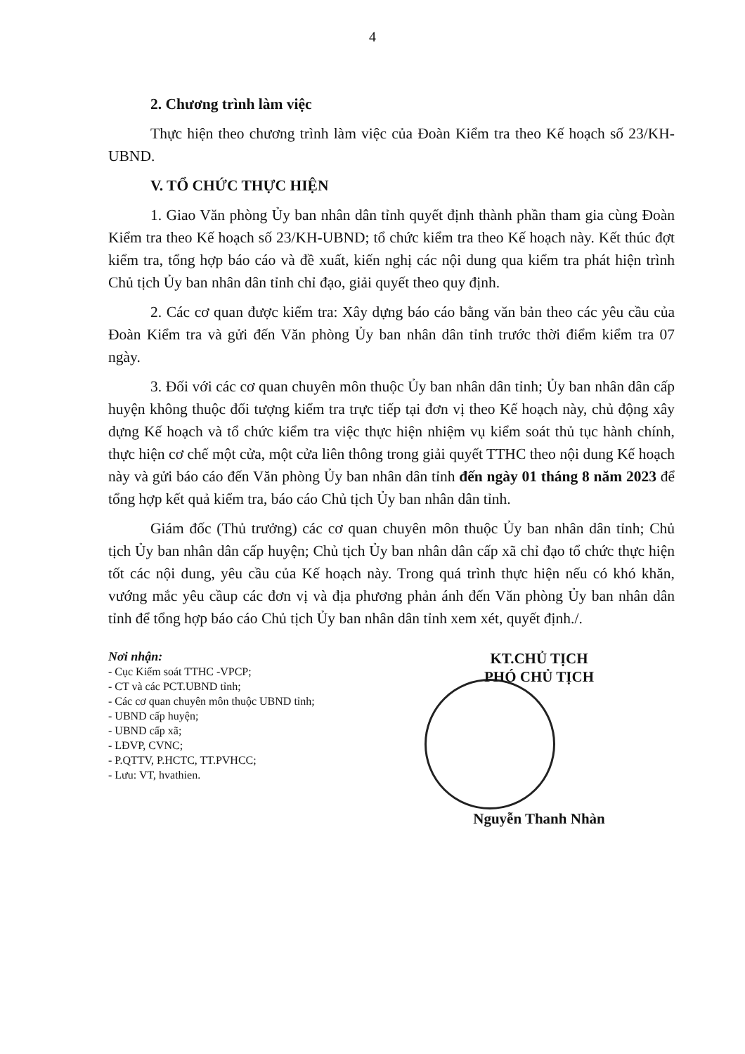4
2. Chương trình làm việc
Thực hiện theo chương trình làm việc của Đoàn Kiểm tra theo Kế hoạch số 23/KH-UBND.
V. TỔ CHỨC THỰC HIỆN
1. Giao Văn phòng Ủy ban nhân dân tỉnh quyết định thành phần tham gia cùng Đoàn Kiểm tra theo Kế hoạch số 23/KH-UBND; tổ chức kiểm tra theo Kế hoạch này. Kết thúc đợt kiểm tra, tổng hợp báo cáo và đề xuất, kiến nghị các nội dung qua kiểm tra phát hiện trình Chủ tịch Ủy ban nhân dân tỉnh chỉ đạo, giải quyết theo quy định.
2. Các cơ quan được kiểm tra: Xây dựng báo cáo bằng văn bản theo các yêu cầu của Đoàn Kiểm tra và gửi đến Văn phòng Ủy ban nhân dân tỉnh trước thời điểm kiểm tra 07 ngày.
3. Đối với các cơ quan chuyên môn thuộc Ủy ban nhân dân tỉnh; Ủy ban nhân dân cấp huyện không thuộc đối tượng kiểm tra trực tiếp tại đơn vị theo Kế hoạch này, chủ động xây dựng Kế hoạch và tổ chức kiểm tra việc thực hiện nhiệm vụ kiểm soát thủ tục hành chính, thực hiện cơ chế một cửa, một cửa liên thông trong giải quyết TTHC theo nội dung Kế hoạch này và gửi báo cáo đến Văn phòng Ủy ban nhân dân tỉnh đến ngày 01 tháng 8 năm 2023 để tổng hợp kết quả kiểm tra, báo cáo Chủ tịch Ủy ban nhân dân tỉnh.
Giám đốc (Thủ trưởng) các cơ quan chuyên môn thuộc Ủy ban nhân dân tỉnh; Chủ tịch Ủy ban nhân dân cấp huyện; Chủ tịch Ủy ban nhân dân cấp xã chỉ đạo tổ chức thực hiện tốt các nội dung, yêu cầu của Kế hoạch này. Trong quá trình thực hiện nếu có khó khăn, vướng mắc yêu cầup các đơn vị và địa phương phản ánh đến Văn phòng Ủy ban nhân dân tỉnh để tổng hợp báo cáo Chủ tịch Ủy ban nhân dân tỉnh xem xét, quyết định./.
Nơi nhận:
- Cục Kiểm soát TTHC -VPCP;
- CT và các PCT.UBND tỉnh;
- Các cơ quan chuyên môn thuộc UBND tỉnh;
- UBND cấp huyện;
- UBND cấp xã;
- LĐVP, CVNC;
- P.QTTV, P.HCTC, TT.PVHCC;
- Lưu: VT, hvathien.
KT.CHỦ TỊCH
PHÓ CHỦ TỊCH
Nguyễn Thanh Nhàn